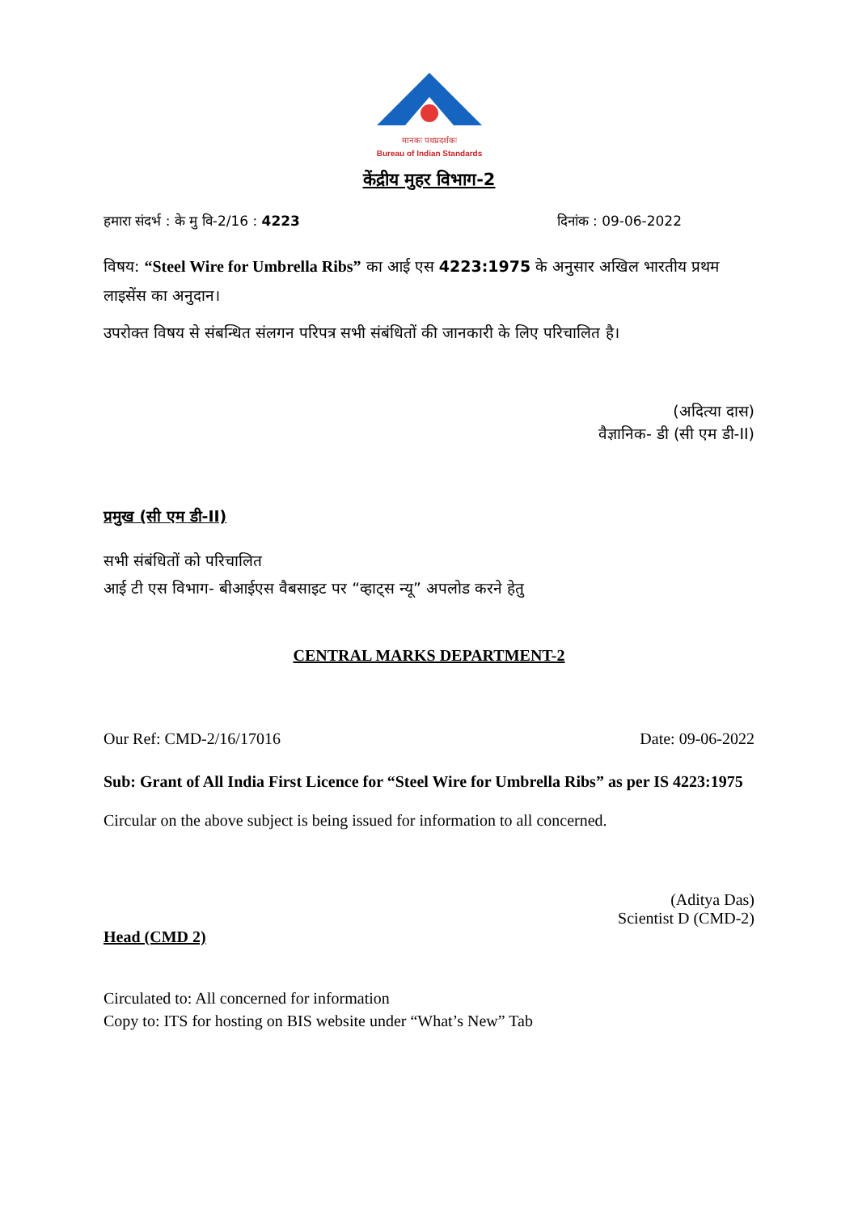मानकः पथप्रदर्शकः
Bureau of Indian Standards
केंद्रीय मुहर विभाग-2
हमारा संदर्भ : के मु वि-2/16 : 4223 दिनांक : 09-06-2022
विषय: “Steel Wire for Umbrella Ribs” का आई एस 4223:1975 के अनुसार अखिल भारतीय प्रथम लाइसेंस का अनुदान।
उपरोक्त विषय से संबन्धित संलगन परिपत्र सभी संबंधितों की जानकारी के लिए परिचालित है।
(अदित्या दास)
वैज्ञानिक- डी (सी एम डी-II)
प्रमुख (सी एम डी-II)
सभी संबंधितों को परिचालित
आई टी एस विभाग- बीआईएस वैबसाइट पर “व्हाट्स न्यू” अपलोड करने हेतु
CENTRAL MARKS DEPARTMENT-2
Our Ref: CMD-2/16/17016 Date: 09-06-2022
Sub: Grant of All India First Licence for “Steel Wire for Umbrella Ribs” as per IS 4223:1975
Circular on the above subject is being issued for information to all concerned.
(Aditya Das)
Scientist D (CMD-2)
Head (CMD 2)
Circulated to: All concerned for information
Copy to: ITS for hosting on BIS website under “What’s New” Tab